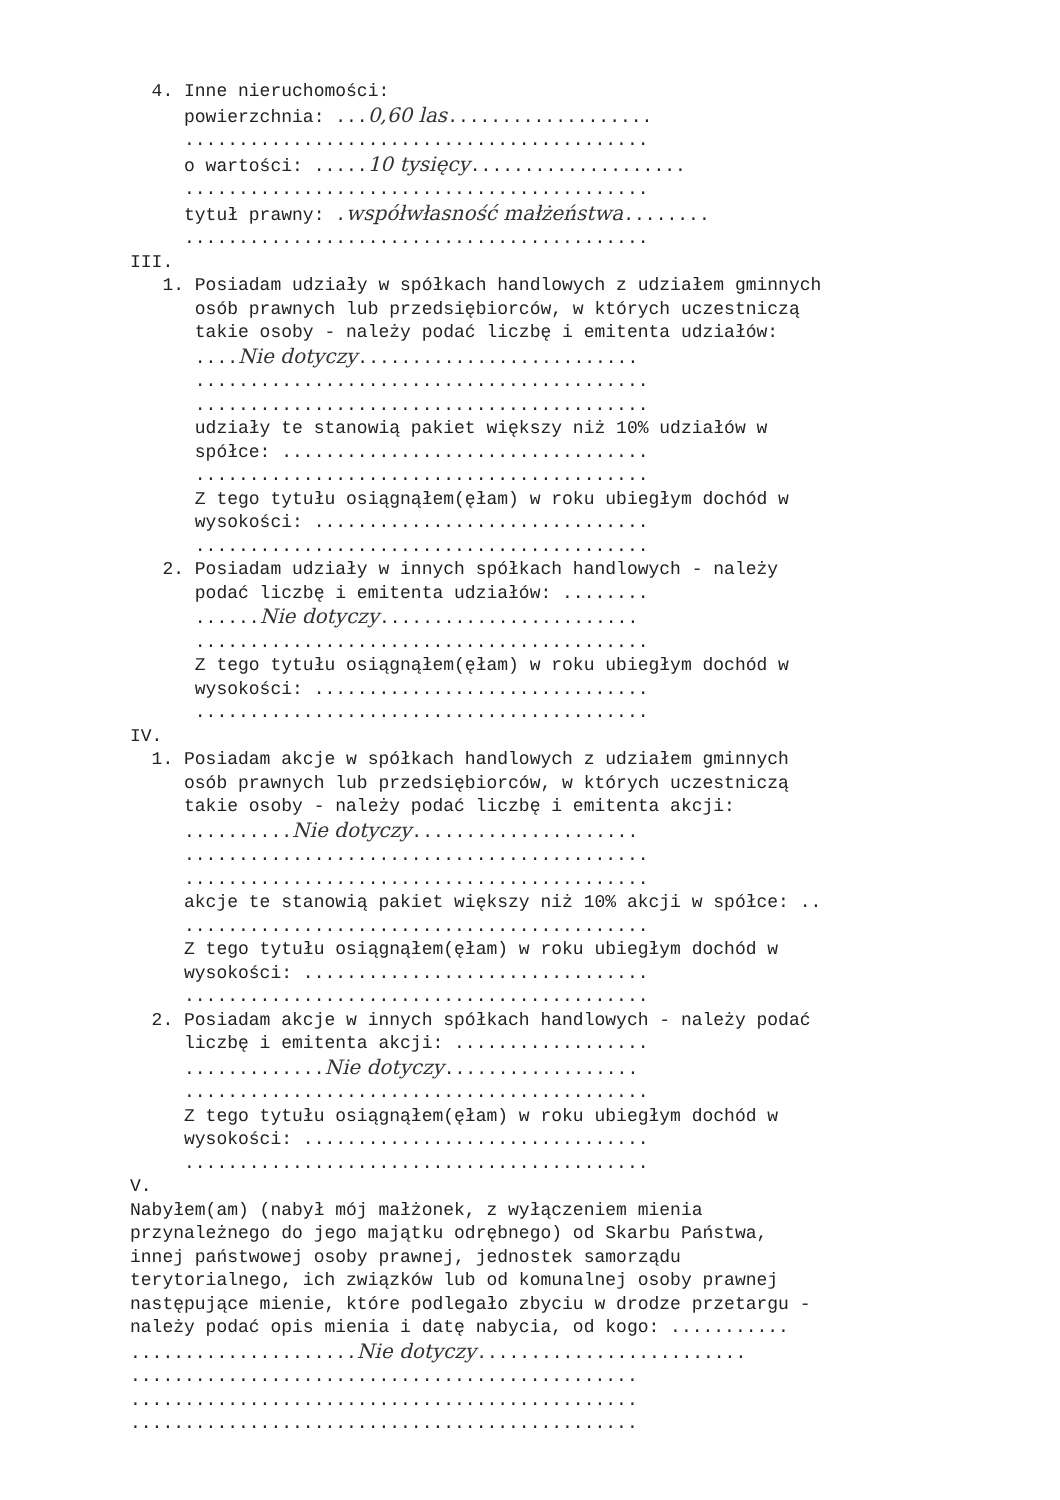4. Inne nieruchomości:
powierzchnia: ...0,60 las...................
...........................................
o wartości: .....10 tysięcy....................
...........................................
tytuł prawny: .współwłasność małżeństwa........
...........................................
III.
1. Posiadam udziały w spółkach handlowych z udziałem gminnych
osób prawnych lub przedsiębiorców, w których uczestniczą
takie osoby - należy podać liczbę i emitenta udziałów:
....Nie dotyczy..........................
..........................................
..........................................
udziały te stanowią pakiet większy niż 10% udziałów w
spółce: ..................................
..........................................
Z tego tytułu osiągnąłem(ęłam) w roku ubiegłym dochód w
wysokości: ...............................
..........................................
2. Posiadam udziały w innych spółkach handlowych - należy
podać liczbę i emitenta udziałów: ........
......Nie dotyczy........................
..........................................
Z tego tytułu osiągnąłem(ęłam) w roku ubiegłym dochód w
wysokości: ...............................
..........................................
IV.
1. Posiadam akcje w spółkach handlowych z udziałem gminnych
osób prawnych lub przedsiębiorców, w których uczestniczą
takie osoby - należy podać liczbę i emitenta akcji:
..........Nie dotyczy.....................
...........................................
...........................................
akcje te stanowią pakiet większy niż 10% akcji w spółce: ..
...........................................
Z tego tytułu osiągnąłem(ęłam) w roku ubiegłym dochód w
wysokości: ................................
...........................................
2. Posiadam akcje w innych spółkach handlowych - należy podać
liczbę i emitenta akcji: ..................
.............Nie dotyczy..................
...........................................
Z tego tytułu osiągnąłem(ęłam) w roku ubiegłym dochód w
wysokości: ................................
...........................................
V.
Nabyłem(am) (nabył mój małżonek, z wyłączeniem mienia
przynależnego do jego majątku odrębnego) od Skarbu Państwa,
innej państwowej osoby prawnej, jednostek samorządu
terytorialnego, ich związków lub od komunalnej osoby prawnej
następujące mienie, które podlegało zbyciu w drodze przetargu -
należy podać opis mienia i datę nabycia, od kogo: ...........
.....................Nie dotyczy.........................
...............................................
...............................................
...............................................